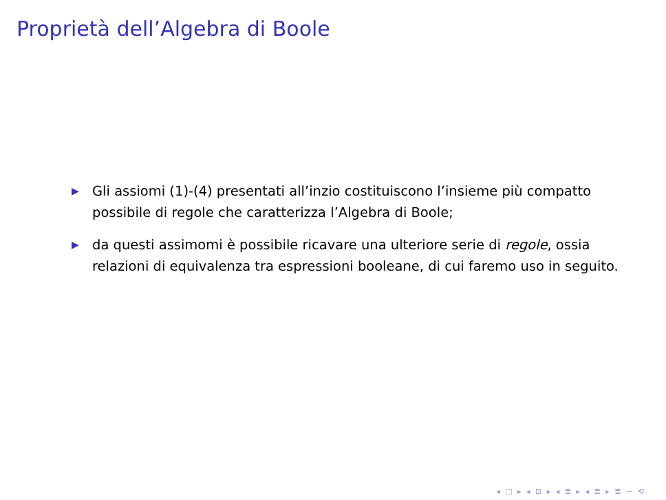Proprietà dell’Algebra di Boole
▶ Gli assiomi (1)-(4) presentati all’inzio costituiscono l’insieme più compatto possibile di regole che caratterizza l’Algebra di Boole;
▶ da questi assimomi è possibile ricavare una ulteriore serie di regole, ossia relazioni di equivalenza tra espressioni booleane, di cui faremo uso in seguito.
◂ □ ▸ ◂ ⊡ ▸ ◂ ≣ ▸ ◂ ≣ ▸ ≣ ∽ ⟲